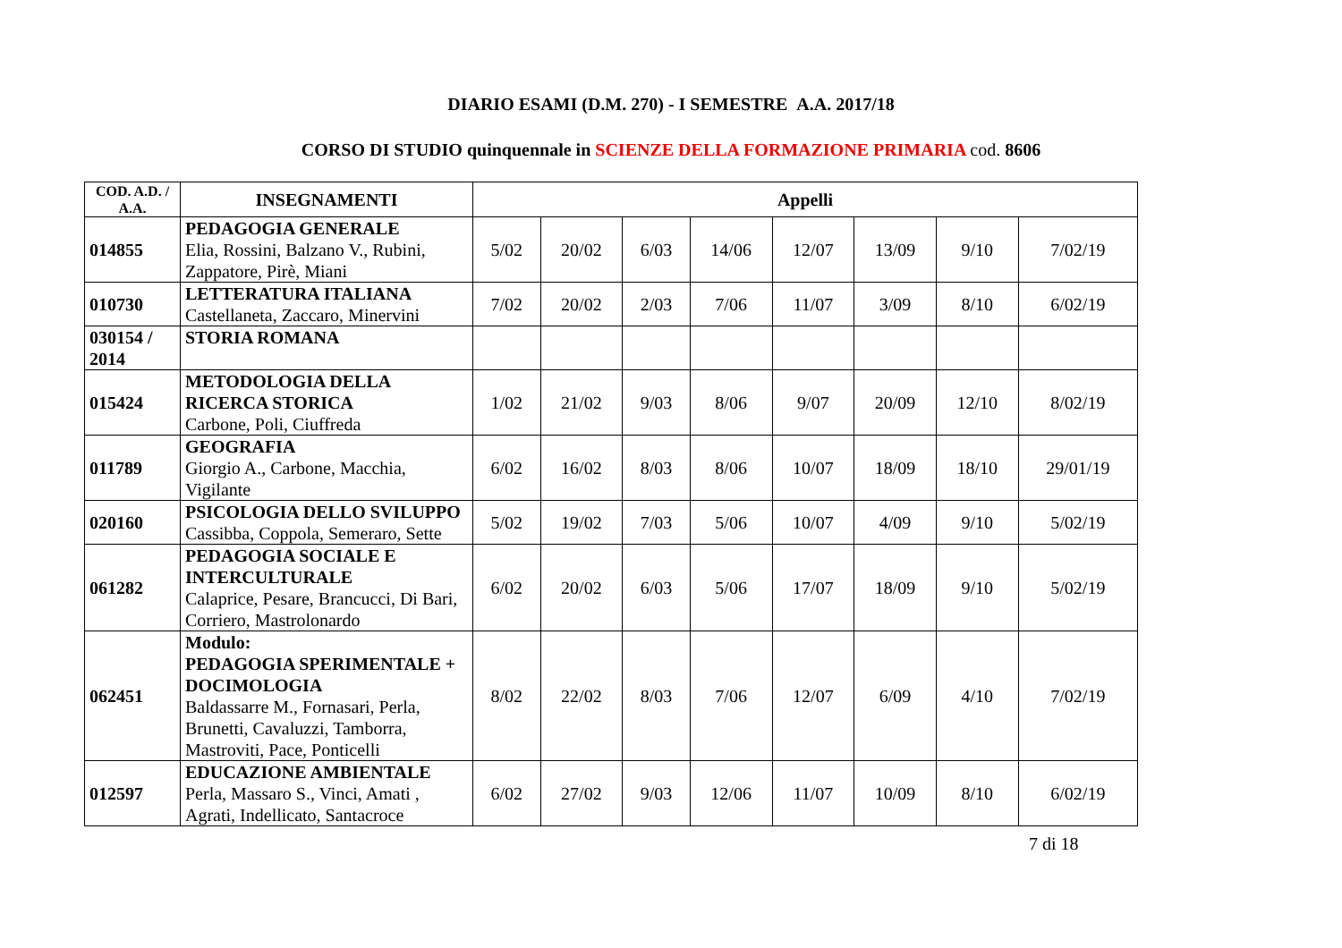DIARIO ESAMI (D.M. 270) - I SEMESTRE A.A. 2017/18
CORSO DI STUDIO quinquennale in SCIENZE DELLA FORMAZIONE PRIMARIA cod. 8606
| COD. A.D. / A.A. | INSEGNAMENTI | Appelli | | | | | | | |
| --- | --- | --- | --- | --- | --- | --- | --- | --- | --- |
| 014855 | PEDAGOGIA GENERALE Elia, Rossini, Balzano V., Rubini, Zappatore, Pirè, Miani | 5/02 | 20/02 | 6/03 | 14/06 | 12/07 | 13/09 | 9/10 | 7/02/19 |
| 010730 | LETTERATURA ITALIANA Castellaneta, Zaccaro, Minervini | 7/02 | 20/02 | 2/03 | 7/06 | 11/07 | 3/09 | 8/10 | 6/02/19 |
| 030154 / 2014 | STORIA ROMANA | | | | | | | | |
| 015424 | METODOLOGIA DELLA RICERCA STORICA Carbone, Poli, Ciuffreda | 1/02 | 21/02 | 9/03 | 8/06 | 9/07 | 20/09 | 12/10 | 8/02/19 |
| 011789 | GEOGRAFIA Giorgio A., Carbone, Macchia, Vigilante | 6/02 | 16/02 | 8/03 | 8/06 | 10/07 | 18/09 | 18/10 | 29/01/19 |
| 020160 | PSICOLOGIA DELLO SVILUPPO Cassibba, Coppola, Semeraro, Sette | 5/02 | 19/02 | 7/03 | 5/06 | 10/07 | 4/09 | 9/10 | 5/02/19 |
| 061282 | PEDAGOGIA SOCIALE E INTERCULTURALE Calaprice, Pesare, Brancucci, Di Bari, Corriero, Mastrolonardo | 6/02 | 20/02 | 6/03 | 5/06 | 17/07 | 18/09 | 9/10 | 5/02/19 |
| 062451 | Modulo: PEDAGOGIA SPERIMENTALE + DOCIMOLOGIA Baldassarre M., Fornasari, Perla, Brunetti, Cavaluzzi, Tamborra, Mastroviti, Pace, Ponticelli | 8/02 | 22/02 | 8/03 | 7/06 | 12/07 | 6/09 | 4/10 | 7/02/19 |
| 012597 | EDUCAZIONE AMBIENTALE Perla, Massaro S., Vinci, Amati , Agrati, Indellicato, Santacroce | 6/02 | 27/02 | 9/03 | 12/06 | 11/07 | 10/09 | 8/10 | 6/02/19 |
7 di 18